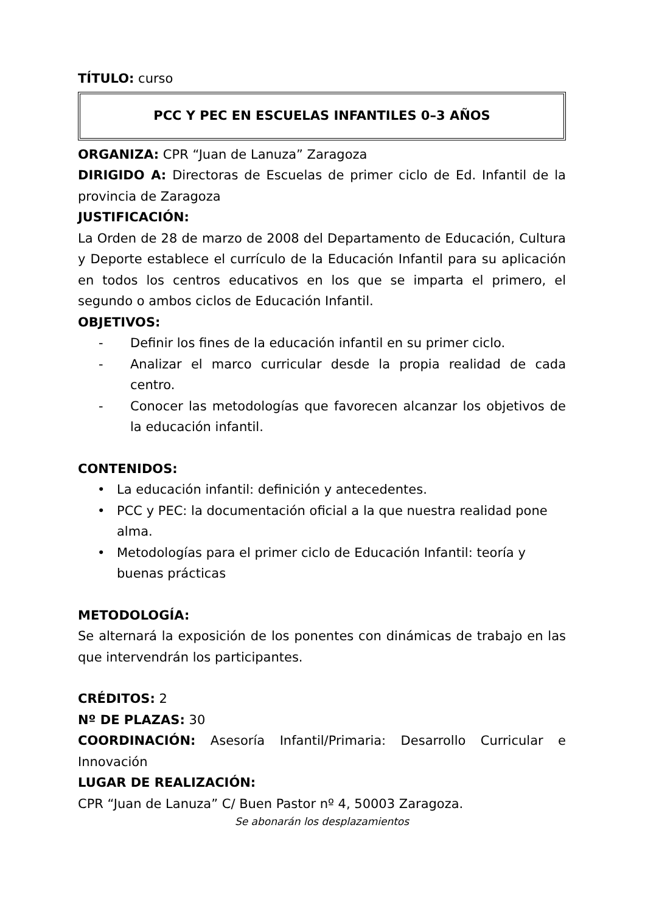TÍTULO: curso
PCC Y PEC EN ESCUELAS INFANTILES 0–3 AÑOS
ORGANIZA: CPR “Juan de Lanuza” Zaragoza
DIRIGIDO A: Directoras de Escuelas de primer ciclo de Ed. Infantil de la provincia de Zaragoza
JUSTIFICACIÓN:
La Orden de 28 de marzo de 2008 del Departamento de Educación, Cultura y Deporte establece el currículo de la Educación Infantil para su aplicación en todos los centros educativos en los que se imparta el primero, el segundo o ambos ciclos de Educación Infantil.
OBJETIVOS:
- Definir los fines de la educación infantil en su primer ciclo.
- Analizar el marco curricular desde la propia realidad de cada centro.
- Conocer las metodologías que favorecen alcanzar los objetivos de la educación infantil.
CONTENIDOS:
• La educación infantil: definición y antecedentes.
• PCC y PEC: la documentación oficial a la que nuestra realidad pone alma.
• Metodologías para el primer ciclo de Educación Infantil: teoría y buenas prácticas
METODOLOGÍA:
Se alternará la exposición de los ponentes con dinámicas de trabajo en las que intervendrán los participantes.
CRÉDITOS: 2
Nº DE PLAZAS: 30
COORDINACIÓN: Asesoría Infantil/Primaria: Desarrollo Curricular e Innovación
LUGAR DE REALIZACIÓN:
CPR “Juan de Lanuza” C/ Buen Pastor nº 4, 50003 Zaragoza.
Se abonarán los desplazamientos